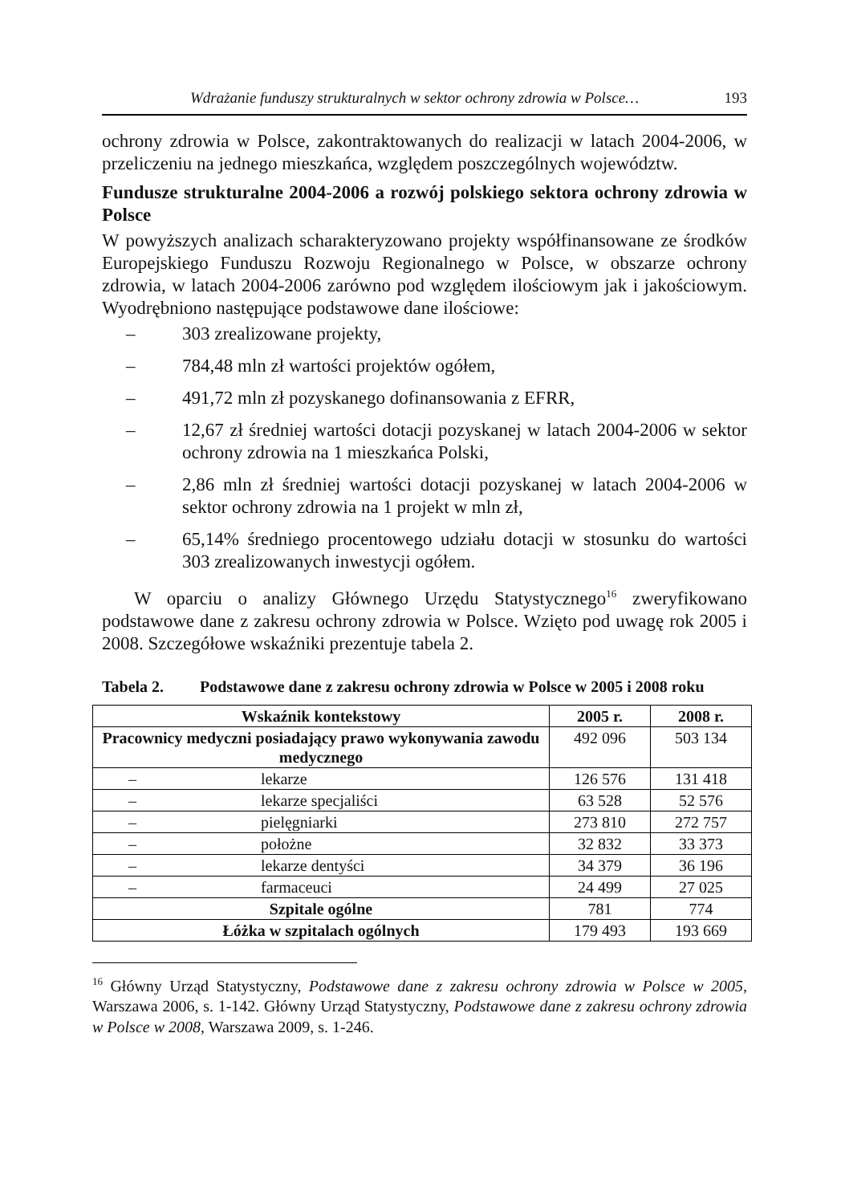Wdrażanie funduszy strukturalnych w sektor ochrony zdrowia w Polsce… 193
ochrony zdrowia w Polsce, zakontraktowanych do realizacji w latach 2004-2006, w przeliczeniu na jednego mieszkańca, względem poszczególnych województw.
Fundusze strukturalne 2004-2006 a rozwój polskiego sektora ochrony zdrowia w Polsce
W powyższych analizach scharakteryzowano projekty współfinansowane ze środków Europejskiego Funduszu Rozwoju Regionalnego w Polsce, w obszarze ochrony zdrowia, w latach 2004-2006 zarówno pod względem ilościowym jak i jakościowym. Wyodrębniono następujące podstawowe dane ilościowe:
– 303 zrealizowane projekty,
– 784,48 mln zł wartości projektów ogółem,
– 491,72 mln zł pozyskanego dofinansowania z EFRR,
– 12,67 zł średniej wartości dotacji pozyskanej w latach 2004-2006 w sektor ochrony zdrowia na 1 mieszkańca Polski,
– 2,86 mln zł średniej wartości dotacji pozyskanej w latach 2004-2006 w sektor ochrony zdrowia na 1 projekt w mln zł,
– 65,14% średniego procentowego udziału dotacji w stosunku do wartości 303 zrealizowanych inwestycji ogółem.
W oparciu o analizy Głównego Urzędu Statystycznego<sup>16</sup> zweryfikowano podstawowe dane z zakresu ochrony zdrowia w Polsce. Wzięto pod uwagę rok 2005 i 2008. Szczegółowe wskaźniki prezentuje tabela 2.
Tabela 2. Podstawowe dane z zakresu ochrony zdrowia w Polsce w 2005 i 2008 roku
| Wskaźnik kontekstowy | 2005 r. | 2008 r. |
| --- | --- | --- |
| Pracownicy medyczni posiadający prawo wykonywania zawodu medycznego | 492 096 | 503 134 |
| – lekarze | 126 576 | 131 418 |
| – lekarze specjaliści | 63 528 | 52 576 |
| – pielęgniarki | 273 810 | 272 757 |
| – położne | 32 832 | 33 373 |
| – lekarze dentyści | 34 379 | 36 196 |
| – farmaceuci | 24 499 | 27 025 |
| Szpitale ogólne | 781 | 774 |
| Łóżka w szpitalach ogólnych | 179 493 | 193 669 |
<sup>16</sup> Główny Urząd Statystyczny, Podstawowe dane z zakresu ochrony zdrowia w Polsce w 2005, Warszawa 2006, s. 1-142. Główny Urząd Statystyczny, Podstawowe dane z zakresu ochrony zdrowia w Polsce w 2008, Warszawa 2009, s. 1-246.